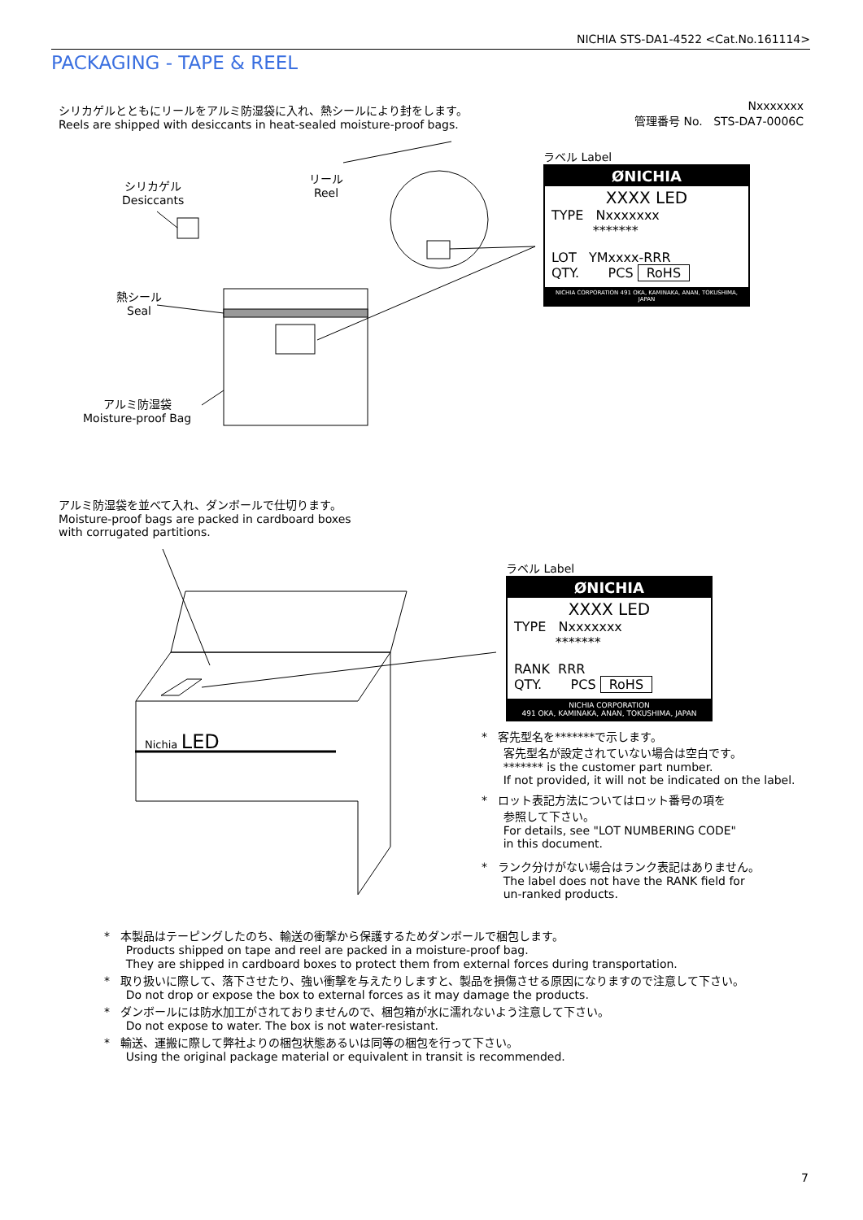NICHIA STS-DA1-4522 <Cat.No.161114>
PACKAGING - TAPE & REEL
シリカゲルとともにリールをアルミ防湿袋に入れ、熱シールにより封をします。
Reels are shipped with desiccants in heat-sealed moisture-proof bags.
Nxxxxxxx
管理番号 No. STS-DA7-0006C
シリカゲル
Desiccants
リール
Reel
熱シール
Seal
アルミ防湿袋
Moisture-proof Bag
ラベル Label
ØNICHIA
XXXX LED
TYPE Nxxxxxxx
*******
LOT YMxxxx-RRR
QTY. PCS RoHS
NICHIA CORPORATION 491 OKA, KAMINAKA, ANAN, TOKUSHIMA, JAPAN
アルミ防湿袋を並べて入れ、ダンボールで仕切ります。
Moisture-proof bags are packed in cardboard boxes
with corrugated partitions.
Nichia LED
ラベル Label
ØNICHIA
XXXX LED
TYPE Nxxxxxxx
*******
RANK RRR
QTY. PCS RoHS
NICHIA CORPORATION
491 OKA, KAMINAKA, ANAN, TOKUSHIMA, JAPAN
* 客先型名を*******で示します。
客先型名が設定されていない場合は空白です。
******* is the customer part number.
If not provided, it will not be indicated on the label.
* ロット表記方法についてはロット番号の項を
参照して下さい。
For details, see "LOT NUMBERING CODE"
in this document.
* ランク分けがない場合はランク表記はありません。
The label does not have the RANK field for
un-ranked products.
* 本製品はテーピングしたのち、輸送の衝撃から保護するためダンボールで梱包します。
Products shipped on tape and reel are packed in a moisture-proof bag.
They are shipped in cardboard boxes to protect them from external forces during transportation.
* 取り扱いに際して、落下させたり、強い衝撃を与えたりしますと、製品を損傷させる原因になりますので注意して下さい。
Do not drop or expose the box to external forces as it may damage the products.
* ダンボールには防水加工がされておりませんので、梱包箱が水に濡れないよう注意して下さい。
Do not expose to water. The box is not water-resistant.
* 輸送、運搬に際して弊社よりの梱包状態あるいは同等の梱包を行って下さい。
Using the original package material or equivalent in transit is recommended.
7